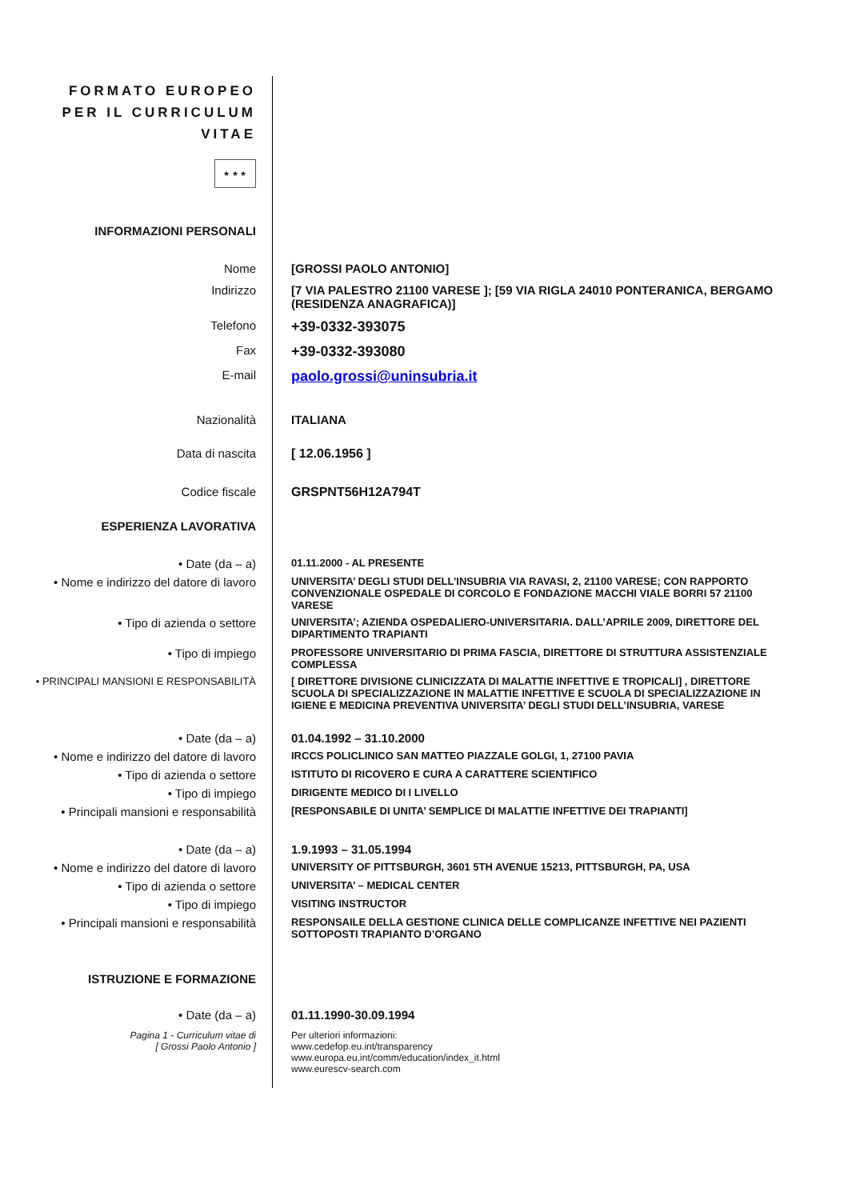FORMATO EUROPEO
PER IL CURRICULUM
VITAE
★ ★ ★
INFORMAZIONI PERSONALI
Nome [GROSSI PAOLO ANTONIO]
Indirizzo [7 VIA PALESTRO 21100 VARESE ]; [59 VIA RIGLA 24010 PONTERANICA, BERGAMO (RESIDENZA ANAGRAFICA)]
Telefono
+39-0332-393075
Fax
+39-0332-393080
E-mail
paolo.grossi@uninsubria.it
Nazionalità ITALIANA
Data di nascita [ 12.06.1956 ]
Codice fiscale GRSPNT56H12A794T
ESPERIENZA LAVORATIVA
• Date (da – a)
01.11.2000 - AL PRESENTE
• Nome e indirizzo del datore di lavoro
UNIVERSITA’ DEGLI STUDI DELL’INSUBRIA VIA RAVASI, 2, 21100 VARESE; CON RAPPORTO CONVENZIONALE OSPEDALE DI CORCOLO E FONDAZIONE MACCHI VIALE BORRI 57 21100 VARESE
• Tipo di azienda o settore
UNIVERSITA’; AZIENDA OSPEDALIERO-UNIVERSITARIA. DALL’APRILE 2009, DIRETTORE DEL DIPARTIMENTO TRAPIANTI
• Tipo di impiego
PROFESSORE UNIVERSITARIO DI PRIMA FASCIA, DIRETTORE DI STRUTTURA ASSISTENZIALE COMPLESSA
• PRINCIPALI MANSIONI E RESPONSABILITÀ [ DIRETTORE DIVISIONE CLINICIZZATA DI MALATTIE INFETTIVE E TROPICALI] , DIRETTORE SCUOLA DI SPECIALIZZAZIONE IN MALATTIE INFETTIVE E SCUOLA DI SPECIALIZZAZIONE IN IGIENE E MEDICINA PREVENTIVA UNIVERSITA’ DEGLI STUDI DELL’INSUBRIA, VARESE
• Date (da – a) 01.04.1992 – 31.10.2000
• Nome e indirizzo del datore di lavoro
IRCCS POLICLINICO SAN MATTEO PIAZZALE GOLGI, 1, 27100 PAVIA
• Tipo di azienda o settore
ISTITUTO DI RICOVERO E CURA A CARATTERE SCIENTIFICO
• Tipo di impiego
DIRIGENTE MEDICO DI I LIVELLO
• Principali mansioni e responsabilità
[RESPONSABILE DI UNITA’ SEMPLICE DI MALATTIE INFETTIVE DEI TRAPIANTI]
• Date (da – a) 1.9.1993 – 31.05.1994
• Nome e indirizzo del datore di lavoro
UNIVERSITY OF PITTSBURGH, 3601 5TH AVENUE 15213, PITTSBURGH, PA, USA
• Tipo di azienda o settore
UNIVERSITA’ – MEDICAL CENTER
• Tipo di impiego
VISITING INSTRUCTOR
• Principali mansioni e responsabilità
RESPONSAILE DELLA GESTIONE CLINICA DELLE COMPLICANZE INFETTIVE NEI PAZIENTI SOTTOPOSTI TRAPIANTO D’ORGANO
ISTRUZIONE E FORMAZIONE
• Date (da – a) 01.11.1990-30.09.1994
Pagina 1 - Curriculum vitae di
[ Grossi Paolo Antonio ]
Per ulteriori informazioni:
www.cedefop.eu.int/transparency
www.europa.eu.int/comm/education/index_it.html
www.eurescv-search.com